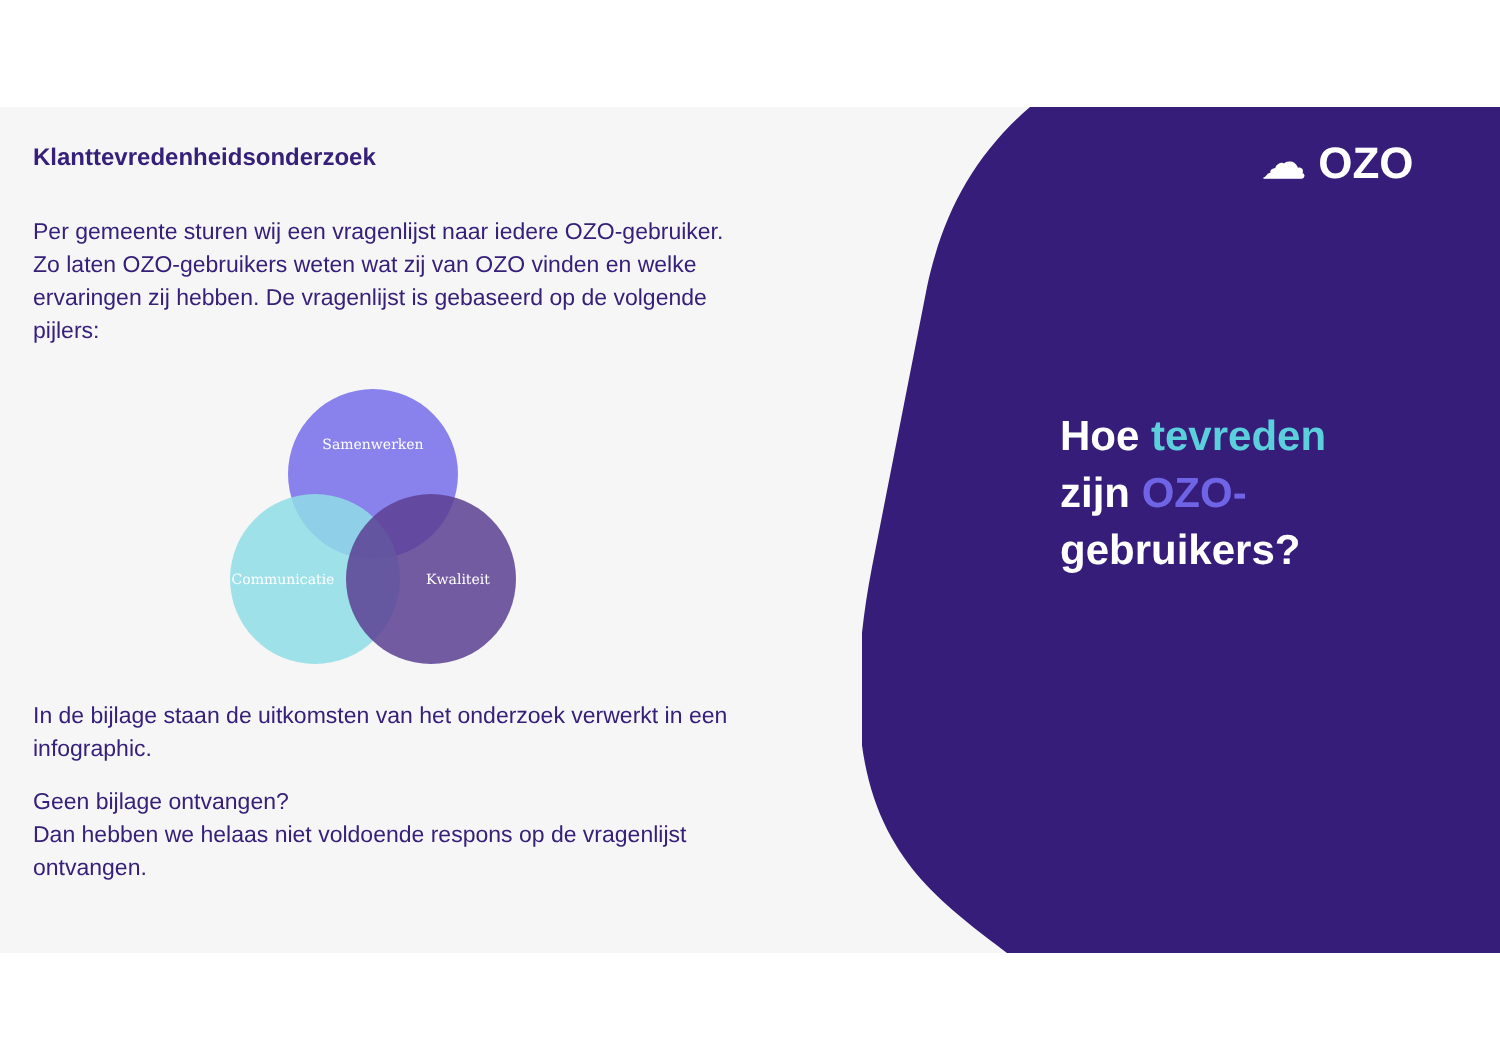Klanttevredenheidsonderzoek
Per gemeente sturen wij een vragenlijst naar iedere OZO-gebruiker. Zo laten OZO-gebruikers weten wat zij van OZO vinden en welke ervaringen zij hebben. De vragenlijst is gebaseerd op de volgende pijlers:
Samenwerken
Communicatie
Kwaliteit
In de bijlage staan de uitkomsten van het onderzoek verwerkt in een infographic.
Geen bijlage ontvangen?
Dan hebben we helaas niet voldoende respons op de vragenlijst ontvangen.
☁ OZO
Hoe tevreden
zijn OZO-
gebruikers?